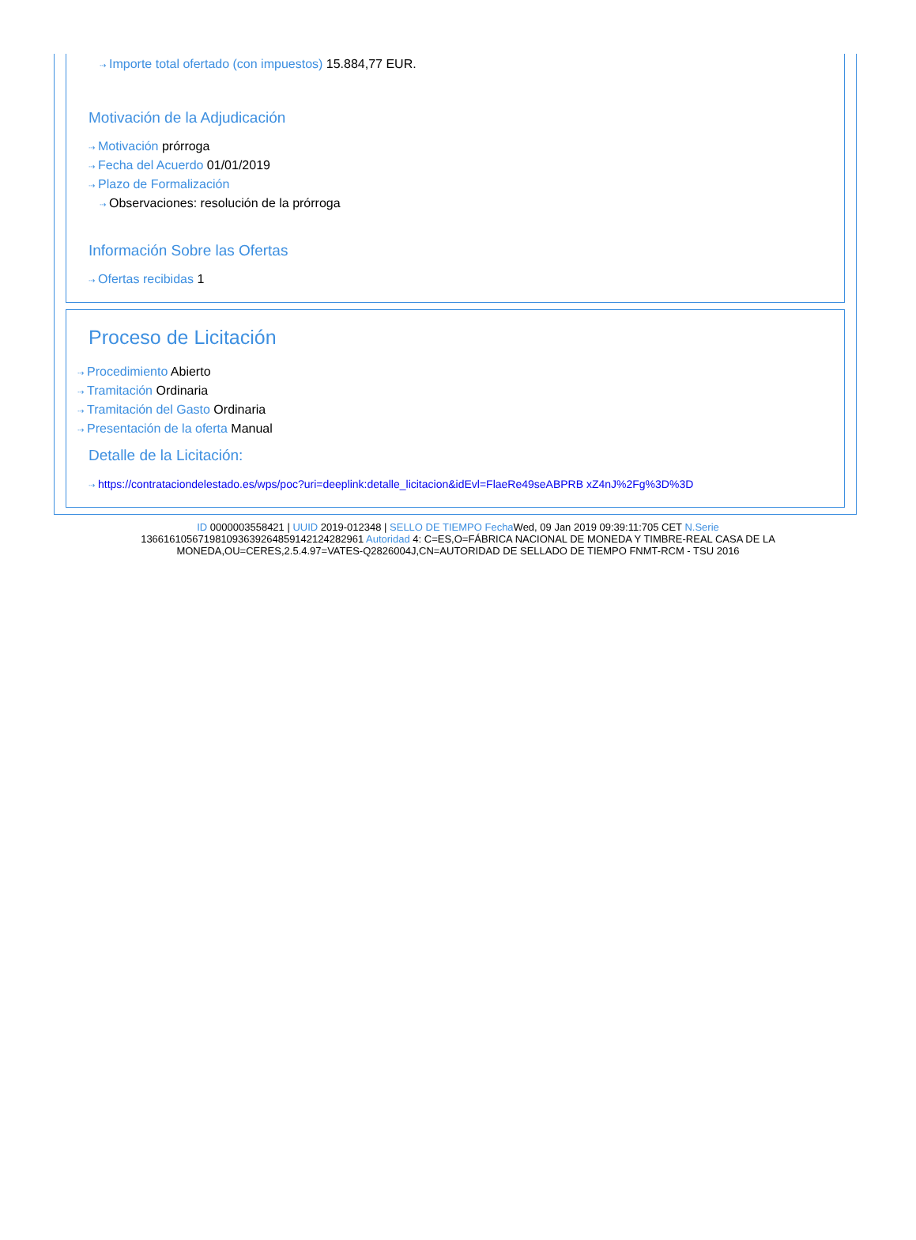⇢ Importe total ofertado (con impuestos) 15.884,77 EUR.
Motivación de la Adjudicación
⇢ Motivación prórroga
⇢ Fecha del Acuerdo 01/01/2019
⇢ Plazo de Formalización
⇢ Observaciones: resolución de la prórroga
Información Sobre las Ofertas
⇢ Ofertas recibidas 1
Proceso de Licitación
⇢ Procedimiento Abierto
⇢ Tramitación Ordinaria
⇢ Tramitación del Gasto Ordinaria
⇢ Presentación de la oferta Manual
Detalle de la Licitación:
⇢ https://contrataciondelestado.es/wps/poc?uri=deeplink:detalle_licitacion&idEvl=FlaeRe49seABPRB xZ4nJ%2Fg%3D%3D
ID 0000003558421 | UUID 2019-012348 | SELLO DE TIEMPO Fecha Wed, 09 Jan 2019 09:39:11:705 CET N.Serie 136616105671981093639264859142124282961 Autoridad 4: C=ES,O=FÁBRICA NACIONAL DE MONEDA Y TIMBRE-REAL CASA DE LA MONEDA,OU=CERES,2.5.4.97=VATES-Q2826004J,CN=AUTORIDAD DE SELLADO DE TIEMPO FNMT-RCM - TSU 2016